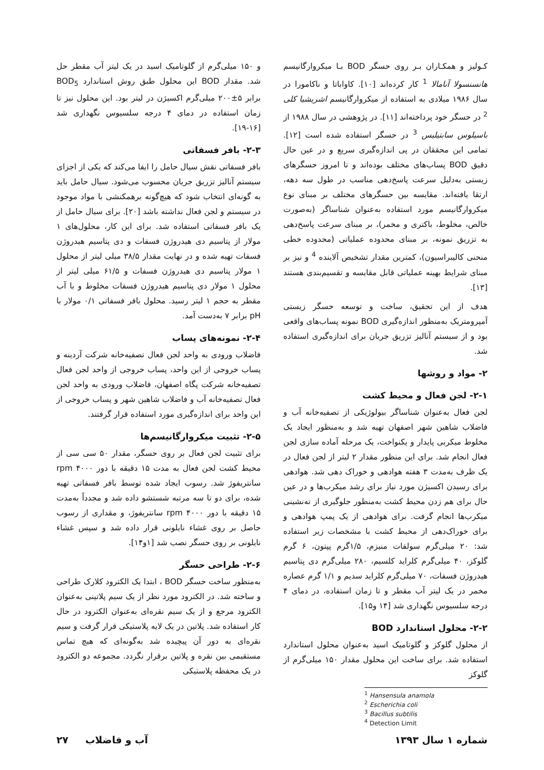کـولیز و همکـاران بـر روی حسگر BOD بـا میکروارگانیسم هانسنسولا آنامالا <sup>1</sup> کار کرده‌اند [۱۰]. کاواباتا و ناکامورا در سال ۱۹۸۶ میلادی به استفاده از میکروارگانیسم اشریشیا کلی <sup>2</sup> در حسگر خود پرداخته‌اند [۱۱]. در پژوهشی در سال ۱۹۸۸ از باسیلوس سابتیلیس <sup>3</sup> در حسگر استفاده شده است [۱۲]. تمامی این محققان در پی اندازه‌گیری سریع و در عین حال دقیق BOD پساب‌های مختلف بوده‌اند و تا امروز حسگرهای زیستی به‌دلیل سرعت پاسخ‌دهی مناسب در طول سه دهه، ارتقا یافته‌اند. مقایسه بین حسگرهای مختلف بر مبنای نوع میکروارگانیسم مورد استفاده به‌عنوان شناساگر (به‌صورت خالص، مخلوط، باکتری و مخمر)، بر مبنای سرعت پاسخ‌دهی به تزریق نمونه، بر مبنای محدوده عملیاتی (محدوده خطی منحنی کالیبراسیون)، کمترین مقدار تشخیص آلاینده <sup>4</sup> و نیز بر مبنای شرایط بهینه عملیاتی قابل مقایسه و تقسیم‌بندی هستند [۱۳].
هدف از این تحقیق، ساخت و توسعه حسگر زیستی آمپرومتریک به‌منظور اندازه‌گیری BOD نمونه پساب‌های واقعی بود و از سیستم آنالیز تزریق جریان برای اندازه‌گیری استفاده شد.
۲- مواد و روشها
۲-۱- لجن فعال و محیط کشت
لجن فعال به‌عنوان شناساگر بیولوژیکی از تصفیه‌خانه آب و فاضلاب شاهین شهر اصفهان تهیه شد و به‌منظور ایجاد یک مخلوط میکربی پایدار و یکنواخت، یک مرحله آماده سازی لجن فعال انجام شد. برای این منظور مقدار ۲ لیتر از لجن فعال در یک ظرف به‌مدت ۳ هفته هوادهی و خوراک دهی شد. هوادهی برای رسیدن اکسیژن مورد نیاز برای رشد میکرب‌ها و در عین حال برای هم زدن محیط کشت به‌منظور جلوگیری از ته‌نشینی میکرب‌ها انجام گرفت. برای هوادهی از یک پمپ هوادهی و برای خوراک‌دهی از محیط کشت با مشخصات زیر استفاده شد: ۲۰ میلی‌گرم سولفات منیزم، ۱/۵گرم پپتون، ۶ گرم گلوکز، ۴۰ میلی‌گرم کلراید کلسیم، ۲۸۰ میلی‌گرم دی پتاسیم هیدروژن فسفات، ۷۰ میلی‌گرم کلراید سدیم و ۱/۱ گرم عصاره مخمر در یک لیتر آب مقطر و تا زمان استفاده، در دمای ۴ درجه سلسیوس نگهداری شد [۱۴ و۱۵].
۲-۲- محلول استاندارد BOD
از محلول گلوکز و گلوتامیک اسید به‌عنوان محلول استاندارد استفاده شد. برای ساخت این محلول مقدار ۱۵۰ میلی‌گرم از گلوکز
<sup>1</sup> Hansensula anamola
<sup>2</sup> Escherichia coli
<sup>3</sup> Bacillus subtilis
<sup>4</sup> Detection Limit
و ۱۵۰ میلی‌گرم از گلوتامیک اسید در یک لیتر آب مقطر حل شد. مقدار BOD این محلول طبق روش استاندارد BOD<sub>5</sub> برابر ۵±۲۰۰ میلی‌گرم اکسیژن در لیتر بود. این محلول نیز تا زمان استفاده در دمای ۴ درجه سلسیوس نگهداری شد [۱۶-۱۹].
۲-۳- بافر فسفاتی
بافر فسفاتی نقش سیال حامل را ایفا می‌کند که یکی از اجزای سیستم آنالیز تزریق جریان محسوب می‌شود. سیال حامل باید به گونه‌ای انتخاب شود که هیچ‌گونه برهمکنشی با مواد موجود در سیستم و لجن فعال نداشته باشد [۲۰]. برای سیال حامل از یک بافر فسفاتی استفاده شد. برای این کار، محلول‌های ۱ مولار از پتاسیم دی هیدروژن فسفات و دی پتاسیم هیدروژن فسفات تهیه شده و در نهایت مقدار ۳۸/۵ میلی لیتر از محلول ۱ مولار پتاسیم دی هیدروژن فسفات و ۶۱/۵ میلی لیتر از محلول ۱ مولار دی پتاسیم هیدروژن فسفات مخلوط و با آب مقطر به حجم ۱ لیتر رسید. محلول بافر فسفاتی ۰/۱ مولار با pH برابر ۷ به‌دست آمد.
۲-۴- نمونه‌های پساب
فاضلاب ورودی به واحد لجن فعال تصفیه‌خانه شرکت آردینه و پساب خروجی از این واحد، پساب خروجی از واحد لجن فعال تصفیه‌خانه شرکت پگاه اصفهان، فاضلاب ورودی به واحد لجن فعال تصفیه‌خانه آب و فاضلاب شاهین شهر و پساب خروجی از این واحد برای اندازه‌گیری مورد استفاده قرار گرفتند.
۲-۵- تثبیت میکروارگانیسم‌ها
برای تثبیت لجن فعال بر روی حسگر، مقدار ۵۰ سی سی از محیط کشت لجن فعال به مدت ۱۵ دقیقه با دور rpm ۴۰۰۰ سانتریفوژ شد. رسوب ایجاد شده توسط بافر فسفاتی تهیه شده، برای دو تا سه مرتبه شستشو داده شد و مجدداً به‌مدت ۱۵ دقیقه با دور rpm ۴۰۰۰ سانتریفوژ، و مقداری از رسوب حاصل بر روی غشاء نایلونی قرار داده شد و سپس غشاء نایلونی بر روی حسگر نصب شد [۱و۱۴].
۲-۶- طراحی حسگر
به‌منظور ساخت حسگر BOD ، ابتدا یک الکترود کلارک طراحی و ساخته شد. در الکترود مورد نظر از یک سیم پلاتینی به‌عنوان الکترود مرجع و از یک سیم نقره‌ای به‌عنوان الکترود در حال کار استفاده شد. پلاتین در یک لایه پلاستیکی قرار گرفت و سیم نقره‌ای به دور آن پیچیده شد به‌گونه‌ای که هیچ تماس مستقیمی بین نقره و پلاتین برقرار نگردد. مجموعه دو الکترود در یک محفظه پلاستیکی
شماره ۱ سال ۱۳۹۳ آب و فاضلاب ۲۷